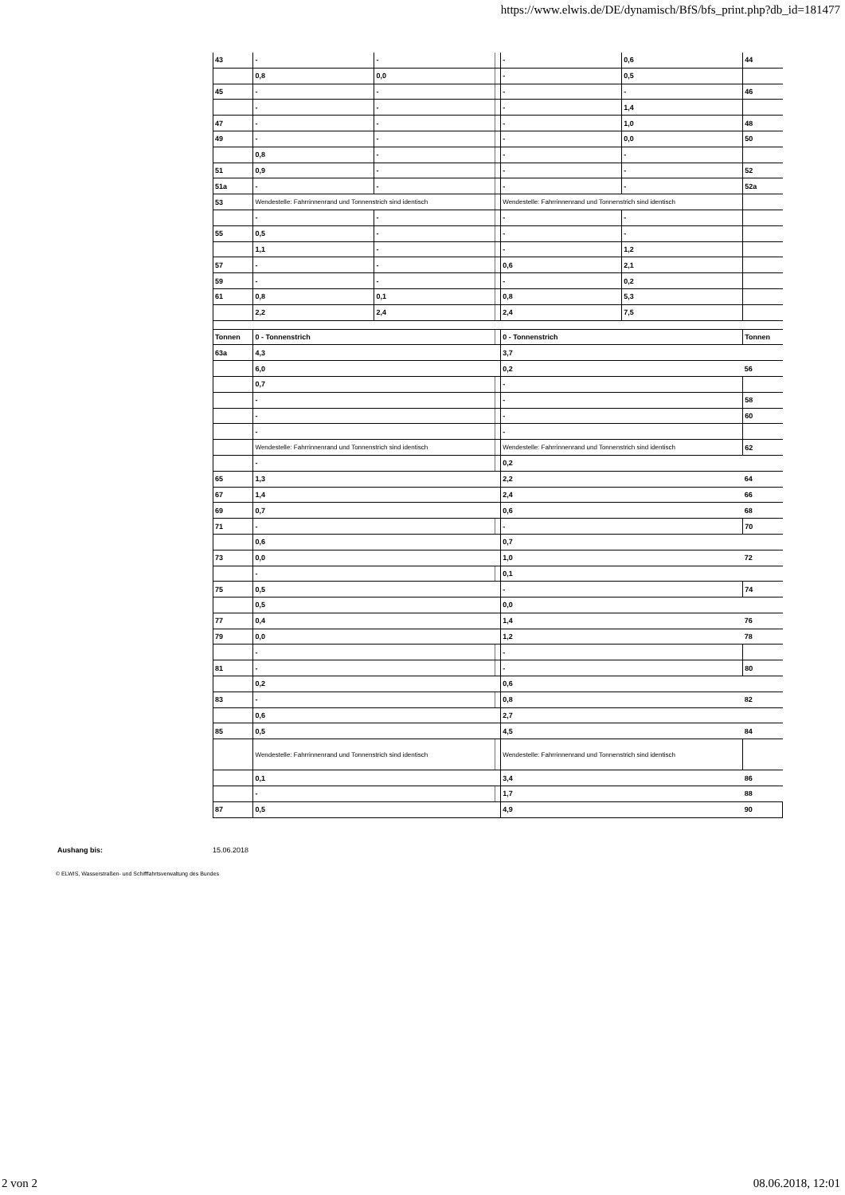https://www.elwis.de/DE/dynamisch/BfS/bfs_print.php?db_id=181477
| 43 | - | - | | - | 0,6 | 44 |
| | 0,8 | 0,0 | | - | 0,5 | |
| 45 | - | - | | - | - | 46 |
| | - | - | | - | 1,4 | |
| 47 | - | - | | - | 1,0 | 48 |
| 49 | - | - | | - | 0,0 | 50 |
| | 0,8 | - | | - | - | |
| 51 | 0,9 | - | | - | - | 52 |
| 51a | - | - | | - | - | 52a |
| 53 | Wendestelle: Fahrrinnenrand und Tonnenstrich sind identisch | | | Wendestelle: Fahrrinnenrand und Tonnenstrich sind identisch | | |
| | - | - | | - | - | |
| 55 | 0,5 | - | | - | - | |
| | 1,1 | - | | - | 1,2 | |
| 57 | - | - | | 0,6 | 2,1 | |
| 59 | - | - | | - | 0,2 | |
| 61 | 0,8 | 0,1 | | 0,8 | 5,3 | |
| | 2,2 | 2,4 | | 2,4 | 7,5 | |
| Tonnen | 0 - Tonnenstrich | | | 0 - Tonnenstrich | | Tonnen |
| 63a | 4,3 | | | 3,7 | | |
| | 6,0 | | | 0,2 | | 56 |
| | 0,7 | | | - | | |
| | - | | | - | | 58 |
| | - | | | - | | 60 |
| | - | | | - | | |
| | Wendestelle: Fahrrinnenrand und Tonnenstrich sind identisch | | | Wendestelle: Fahrrinnenrand und Tonnenstrich sind identisch | | 62 |
| | - | | | 0,2 | | |
| 65 | 1,3 | | | 2,2 | | 64 |
| 67 | 1,4 | | | 2,4 | | 66 |
| 69 | 0,7 | | | 0,6 | | 68 |
| 71 | - | | | - | | 70 |
| | 0,6 | | | 0,7 | | |
| 73 | 0,0 | | | 1,0 | | 72 |
| | - | | | 0,1 | | |
| 75 | 0,5 | | | - | | 74 |
| | 0,5 | | | 0,0 | | |
| 77 | 0,4 | | | 1,4 | | 76 |
| 79 | 0,0 | | | 1,2 | | 78 |
| | - | | | - | | |
| 81 | - | | | - | | 80 |
| | 0,2 | | | 0,6 | | |
| 83 | - | | | 0,8 | | 82 |
| | 0,6 | | | 2,7 | | |
| 85 | 0,5 | | | 4,5 | | 84 |
| | Wendestelle: Fahrrinnenrand und Tonnenstrich sind identisch | | | Wendestelle: Fahrrinnenrand und Tonnenstrich sind identisch | | |
| | 0,1 | | | 3,4 | | 86 |
| | - | | | 1,7 | | 88 |
| 87 | 0,5 | | | 4,9 | | 90 |
Aushang bis: 15.06.2018
© ELWIS, Wasserstraßen- und Schifffahrtsverwaltung des Bundes
2 von 2 08.06.2018, 12:01